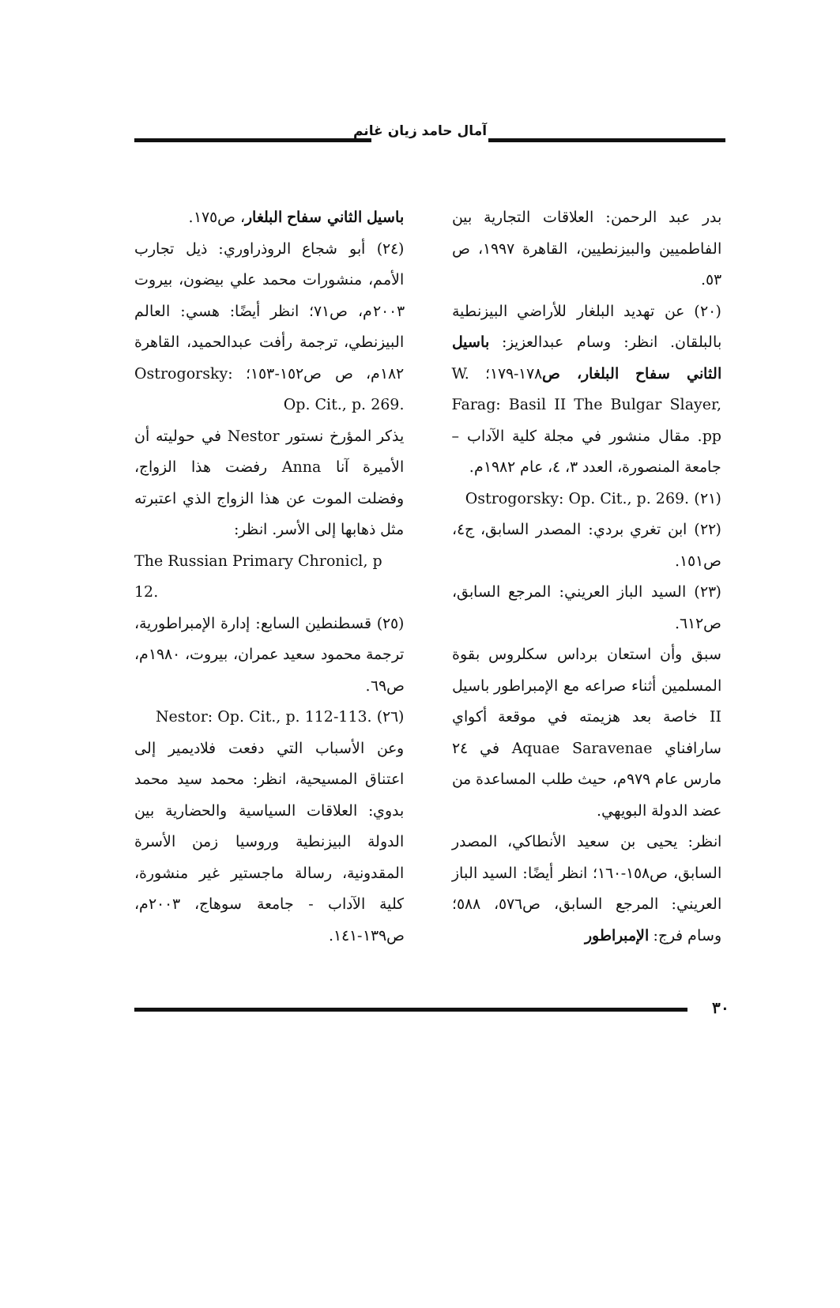آمال حامد زيان غانم
بدر عبد الرحمن: العلاقات التجارية بين الفاطميين والبيزنطيين، القاهرة ١٩٩٧، ص ٥٣.
(٢٠) عن تهديد البلغار للأراضي البيزنطية بالبلقان. انظر: وسام عبدالعزيز: باسيل الثاني سفاح البلغار، ص١٧٨-١٧٩؛ W. Farag: Basil II The Bulgar Slayer, pp. مقال منشور في مجلة كلية الآداب – جامعة المنصورة، العدد ٣، ٤، عام ١٩٨٢م.
(٢١) Ostrogorsky: Op. Cit., p. 269.
(٢٢) ابن تغري بردي: المصدر السابق، ج٤، ص١٥١.
(٢٣) السيد الباز العريني: المرجع السابق، ص٦١٢.
سبق وأن استعان برداس سكلروس بقوة المسلمين أثناء صراعه مع الإمبراطور باسيل II خاصة بعد هزيمته في موقعة أكواي سارافناي Aquae Saravenae في ٢٤ مارس عام ٩٧٩م، حيث طلب المساعدة من عضد الدولة البويهي.
انظر: يحيى بن سعيد الأنطاكي، المصدر السابق، ص١٥٨-١٦٠؛ انظر أيضًا: السيد الباز العريني: المرجع السابق، ص٥٧٦، ٥٨٨؛ وسام فرج: الإمبراطور
باسيل الثاني سفاح البلغار، ص١٧٥.
(٢٤) أبو شجاع الروذراوري: ذيل تجارب الأمم، منشورات محمد علي بيضون، بيروت ٢٠٠٣م، ص٧١؛ انظر أيضًا: هسي: العالم البيزنطي، ترجمة رأفت عبدالحميد، القاهرة ١٨٢م، ص ص١٥٢-١٥٣؛ Ostrogorsky: Op. Cit., p. 269.
يذكر المؤرخ نستور Nestor في حوليته أن الأميرة آنا Anna رفضت هذا الزواج، وفضلت الموت عن هذا الزواج الذي اعتبرته مثل ذهابها إلى الأسر. انظر:
The Russian Primary Chronicl, p 12.
(٢٥) قسطنطين السابع: إدارة الإمبراطورية، ترجمة محمود سعيد عمران، بيروت، ١٩٨٠م، ص٦٩.
(٢٦) Nestor: Op. Cit., p. 112-113.
وعن الأسباب التي دفعت فلاديمير إلى اعتناق المسيحية، انظر: محمد سيد محمد بدوي: العلاقات السياسية والحضارية بين الدولة البيزنطية وروسيا زمن الأسرة المقدونية، رسالة ماجستير غير منشورة، كلية الآداب - جامعة سوهاج، ٢٠٠٣م، ص١٣٩-١٤١.
٣٠